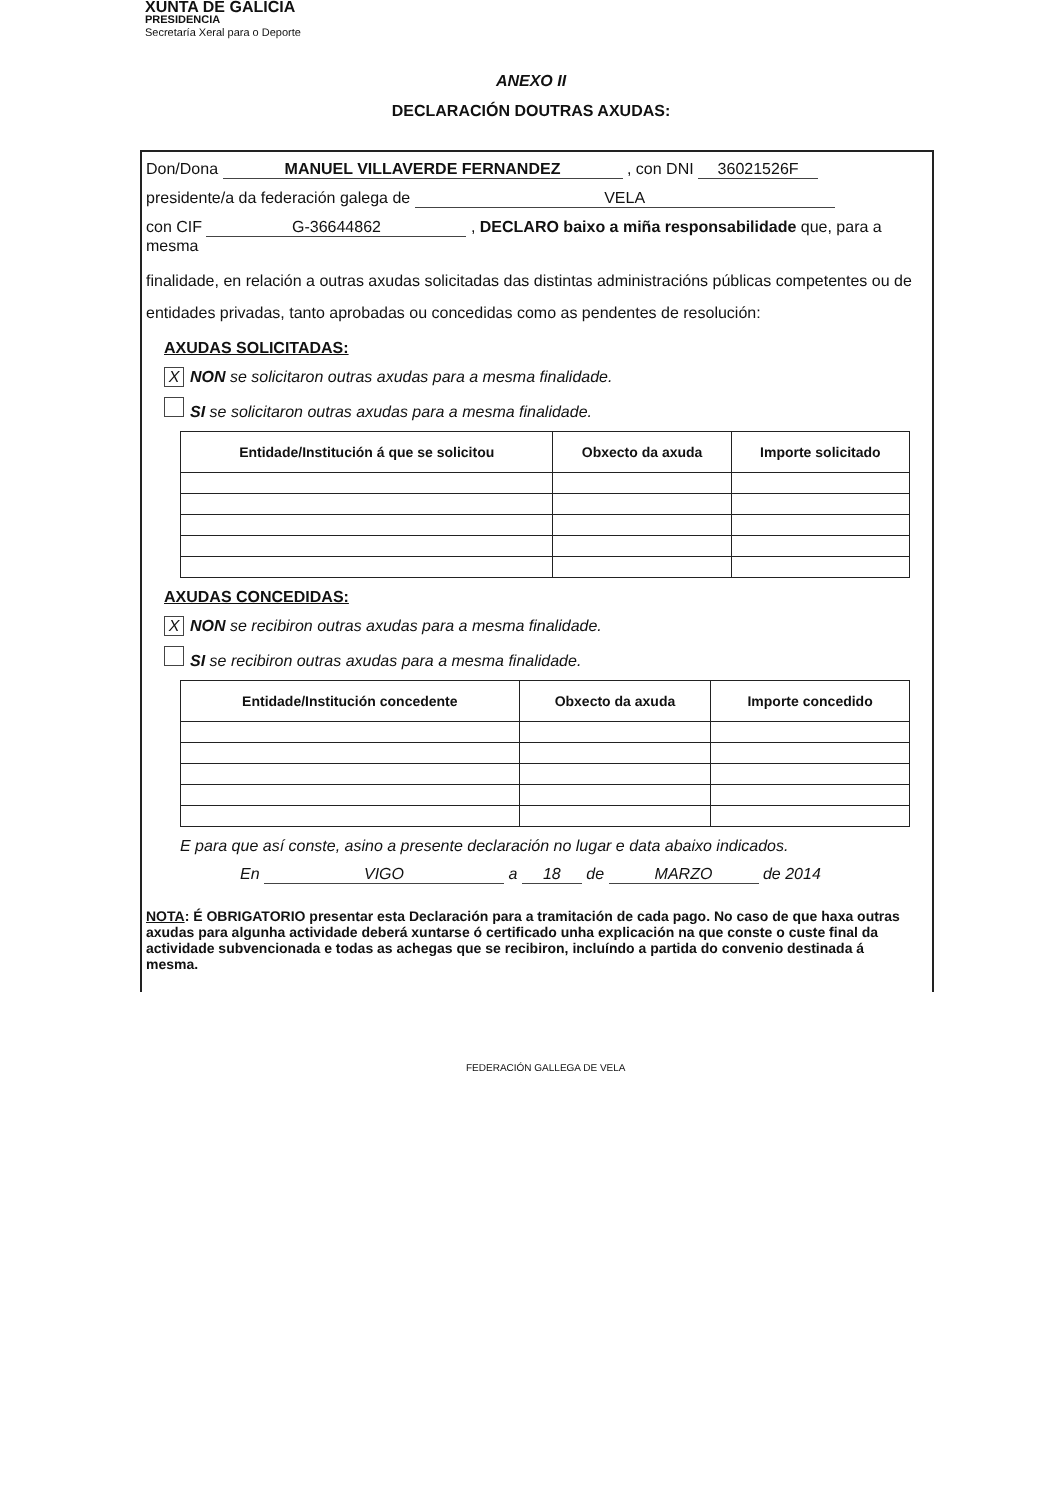XUNTA DE GALICIA
PRESIDENCIA
Secretaría Xeral para o Deporte
ANEXO II
DECLARACIÓN DOUTRAS AXUDAS:
Don/Dona MANUEL VILLAVERDE FERNANDEZ , con DNI 36021526F
presidente/a da federación galega de VELA
con CIF G-36644862 , DECLARO baixo a miña responsabilidade que, para a mesma
finalidade, en relación a outras axudas solicitadas das distintas administracións públicas competentes ou de entidades privadas, tanto aprobadas ou concedidas como as pendentes de resolución:
AXUDAS SOLICITADAS:
X NON se solicitaron outras axudas para a mesma finalidade.
SI se solicitaron outras axudas para a mesma finalidade.
| Entidade/Institución á que se solicitou | Obxecto da axuda | Importe solicitado |
| --- | --- | --- |
AXUDAS CONCEDIDAS:
X NON se recibiron outras axudas para a mesma finalidade.
SI se recibiron outras axudas para a mesma finalidade.
| Entidade/Institución concedente | Obxecto da axuda | Importe concedido |
| --- | --- | --- |
E para que así conste, asino a presente declaración no lugar e data abaixo indicados.
En VIGO a 18 de MARZO de 2014
NOTA: É OBRIGATORIO presentar esta Declaración para a tramitación de cada pago. No caso de que haxa outras axudas para algunha actividade deberá xuntarse ó certificado unha explicación na que conste o custe final da actividade subvencionada e todas as achegas que se recibiron, incluíndo a partida do convenio destinada á mesma.
FEDERACIÓN GALLEGA DE VELA